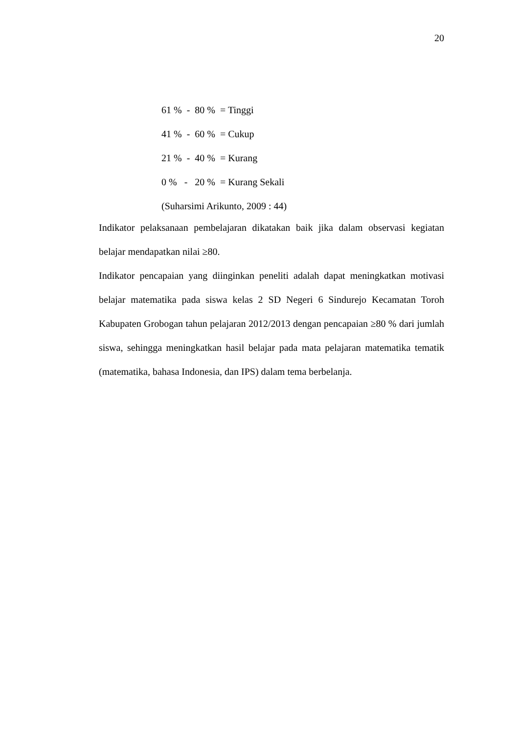20
61 % - 80 % = Tinggi
41 % - 60 % = Cukup
21 % - 40 % = Kurang
0 % - 20 % = Kurang Sekali
(Suharsimi Arikunto, 2009 : 44)
Indikator pelaksanaan pembelajaran dikatakan baik jika dalam observasi kegiatan belajar mendapatkan nilai ≥80.
Indikator pencapaian yang diinginkan peneliti adalah dapat meningkatkan motivasi belajar matematika pada siswa kelas 2 SD Negeri 6 Sindurejo Kecamatan Toroh Kabupaten Grobogan tahun pelajaran 2012/2013 dengan pencapaian ≥80 % dari jumlah siswa, sehingga meningkatkan hasil belajar pada mata pelajaran matematika tematik (matematika, bahasa Indonesia, dan IPS) dalam tema berbelanja.